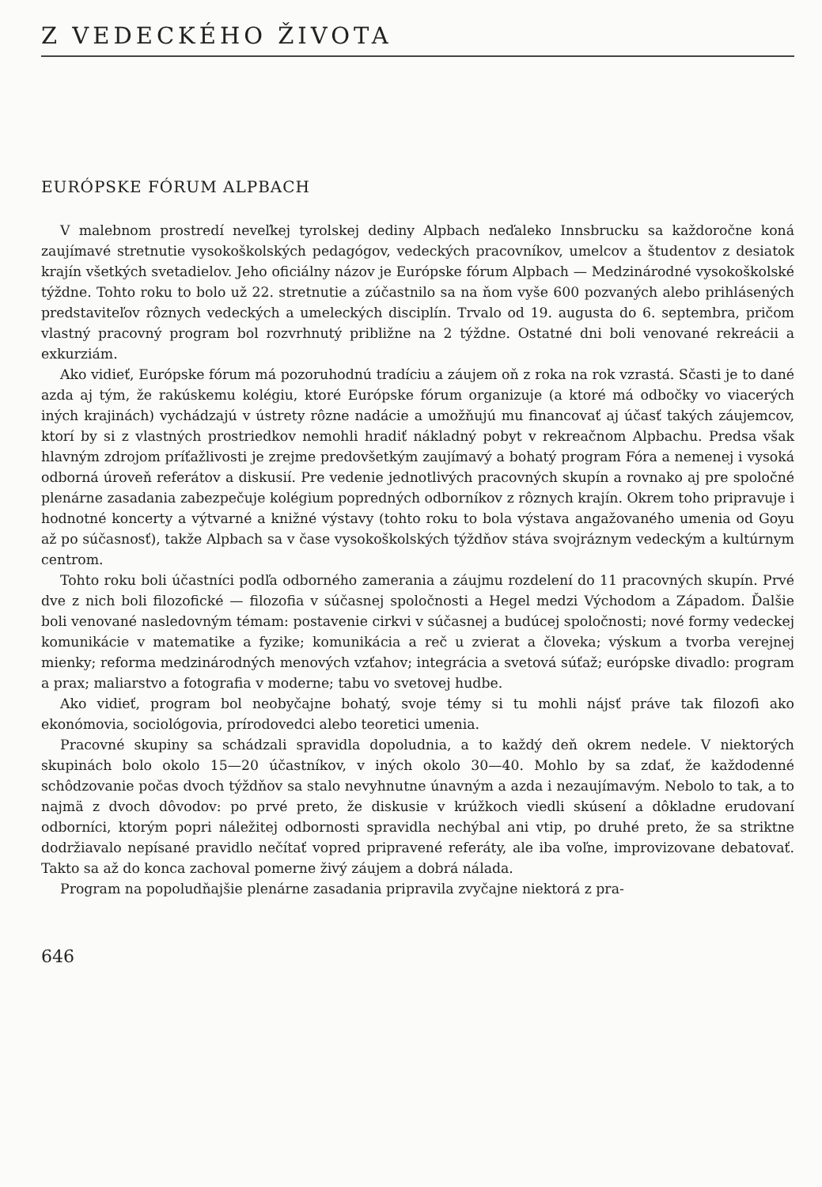Z VEDECKÉHO ŽIVOTA
EURÓPSKE FÓRUM ALPBACH
V malebnom prostredí neveľkej tyrolskej dediny Alpbach neďaleko Innsbrucku sa každoročne koná zaujímavé stretnutie vysokoškolských pedagógov, vedeckých pracovníkov, umelcov a študentov z desiatok krajín všetkých svetadielov. Jeho oficiálny názov je Európske fórum Alpbach — Medzinárodné vysokoškolské týždne. Tohto roku to bolo už 22. stretnutie a zúčastnilo sa na ňom vyše 600 pozvaných alebo prihlásených predstaviteľov rôznych vedeckých a umeleckých disciplín. Trvalo od 19. augusta do 6. septembra, pričom vlastný pracovný program bol rozvrhnutý približne na 2 týždne. Ostatné dni boli venované rekreácii a exkurziám.
Ako vidieť, Európske fórum má pozoruhodnú tradíciu a záujem oň z roka na rok vzrastá. Sčasti je to dané azda aj tým, že rakúskemu kolégiu, ktoré Európske fórum organizuje (a ktoré má odbočky vo viacerých iných krajinách) vychádzajú v ústrety rôzne nadácie a umožňujú mu financovať aj účasť takých záujemcov, ktorí by si z vlastných prostriedkov nemohli hradiť nákladný pobyt v rekreačnom Alpbachu. Predsa však hlavným zdrojom príťažlivosti je zrejme predovšetkým zaujímavý a bohatý program Fóra a nemenej i vysoká odborná úroveň referátov a diskusií. Pre vedenie jednotlivých pracovných skupín a rovnako aj pre spoločné plenárne zasadania zabezpečuje kolégium popredných odborníkov z rôznych krajín. Okrem toho pripravuje i hodnotné koncerty a výtvarné a knižné výstavy (tohto roku to bola výstava angažovaného umenia od Goyu až po súčasnosť), takže Alpbach sa v čase vysokoškolských týždňov stáva svojráznym vedeckým a kultúrnym centrom.
Tohto roku boli účastníci podľa odborného zamerania a záujmu rozdelení do 11 pracovných skupín. Prvé dve z nich boli filozofické — filozofia v súčasnej spoločnosti a Hegel medzi Východom a Západom. Ďalšie boli venované nasledovným témam: postavenie cirkvi v súčasnej a budúcej spoločnosti; nové formy vedeckej komunikácie v matematike a fyzike; komunikácia a reč u zvierat a človeka; výskum a tvorba verejnej mienky; reforma medzinárodných menových vzťahov; integrácia a svetová súťaž; európske divadlo: program a prax; maliarstvo a fotografia v moderne; tabu vo svetovej hudbe.
Ako vidieť, program bol neobyčajne bohatý, svoje témy si tu mohli nájsť práve tak filozofi ako ekonómovia, sociológovia, prírodovedci alebo teoretici umenia.
Pracovné skupiny sa schádzali spravidla dopoludnia, a to každý deň okrem nedele. V niektorých skupinách bolo okolo 15—20 účastníkov, v iných okolo 30—40. Mohlo by sa zdať, že každodenné schôdzovanie počas dvoch týždňov sa stalo nevyhnutne únavným a azda i nezaujímavým. Nebolo to tak, a to najmä z dvoch dôvodov: po prvé preto, že diskusie v krúžkoch viedli skúsení a dôkladne erudovaní odborníci, ktorým popri náležitej odbornosti spravidla nechýbal ani vtip, po druhé preto, že sa striktne dodržiavalo nepísané pravidlo nečítať vopred pripravené referáty, ale iba voľne, improvizovane debatovať. Takto sa až do konca zachoval pomerne živý záujem a dobrá nálada.
Program na popoludňajšie plenárne zasadania pripravila zvyčajne niektorá z pra-
646